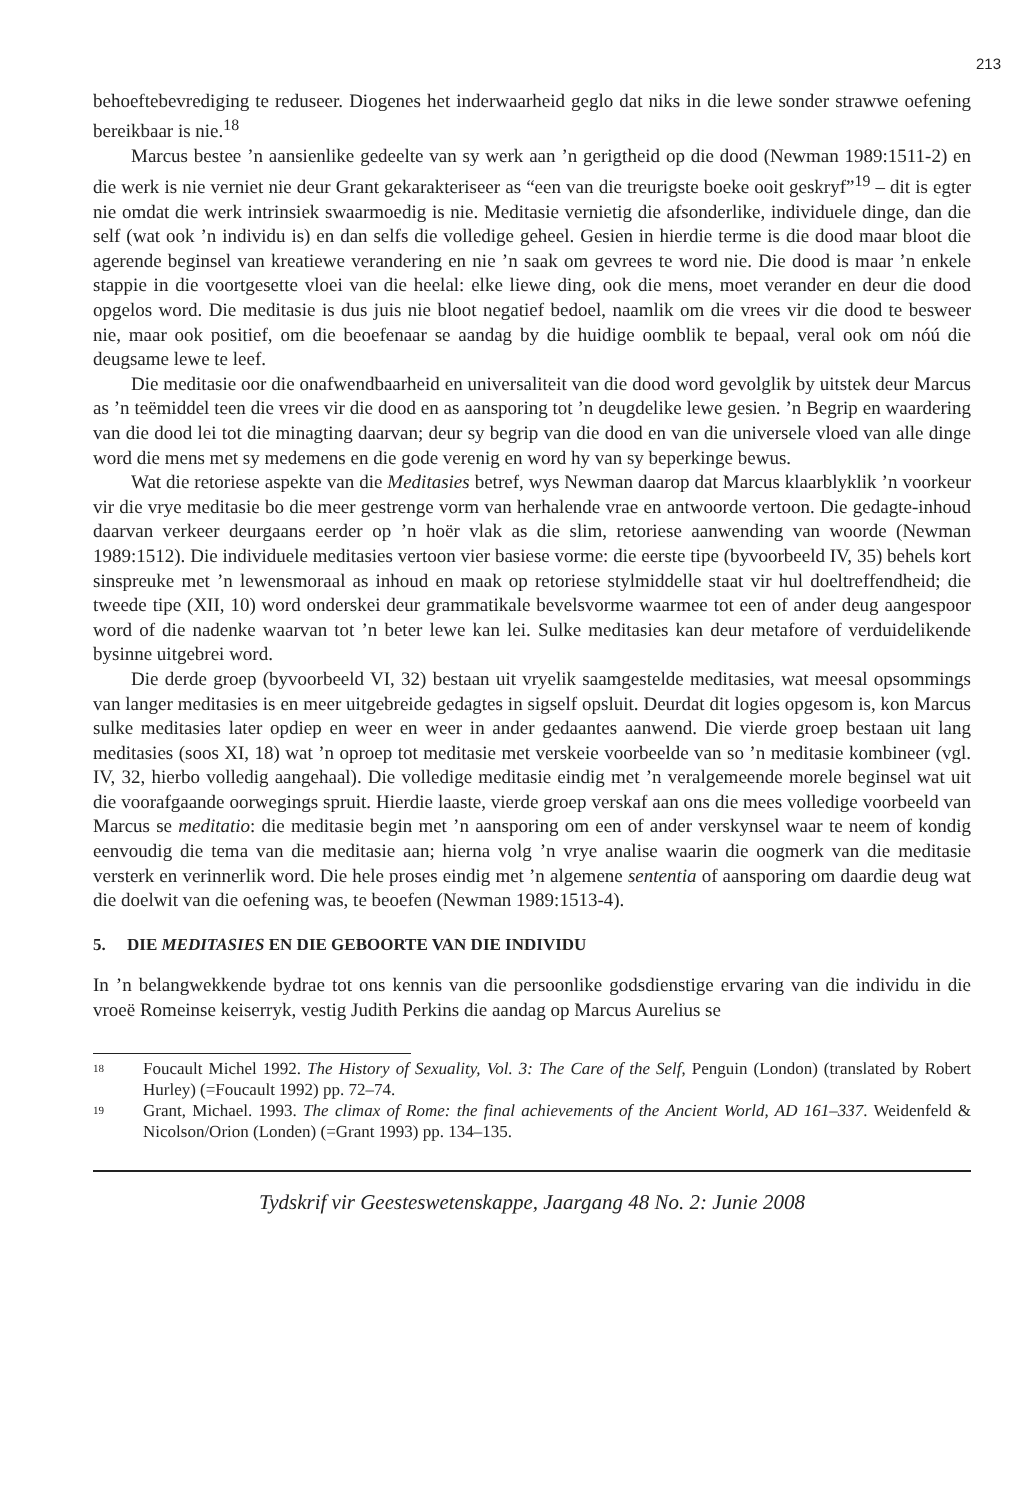213
behoeftebevrediging te reduseer. Diogenes het inderwaarheid geglo dat niks in die lewe sonder strawwe oefening bereikbaar is nie.<sup>18</sup>
Marcus bestee ’n aansienlike gedeelte van sy werk aan ’n gerigtheid op die dood (Newman 1989:1511-2) en die werk is nie verniet nie deur Grant gekarakteriseer as “een van die treurigste boeke ooit geskryf”<sup>19</sup> – dit is egter nie omdat die werk intrinsiek swaarmoedig is nie. Meditasie vernietig die afsonderlike, individuele dinge, dan die self (wat ook ’n individu is) en dan selfs die volledige geheel. Gesien in hierdie terme is die dood maar bloot die agerende beginsel van kreatiewe verandering en nie ’n saak om gevrees te word nie. Die dood is maar ’n enkele stappie in die voortgesette vloei van die heelal: elke liewe ding, ook die mens, moet verander en deur die dood opgelos word. Die meditasie is dus juis nie bloot negatief bedoel, naamlik om die vrees vir die dood te besweer nie, maar ook positief, om die beoefenaar se aandag by die huidige oomblik te bepaal, veral ook om nóú die deugsame lewe te leef.
Die meditasie oor die onafwendbaarheid en universaliteit van die dood word gevolglik by uitstek deur Marcus as ’n teëmiddel teen die vrees vir die dood en as aansporing tot ’n deugdelike lewe gesien. ’n Begrip en waardering van die dood lei tot die minagting daarvan; deur sy begrip van die dood en van die universele vloed van alle dinge word die mens met sy medemens en die gode verenig en word hy van sy beperkinge bewus.
Wat die retoriese aspekte van die Meditasies betref, wys Newman daarop dat Marcus klaarblyklik ’n voorkeur vir die vrye meditasie bo die meer gestrenge vorm van herhalende vrae en antwoorde vertoon. Die gedagte-inhoud daarvan verkeer deurgaans eerder op ’n hoër vlak as die slim, retoriese aanwending van woorde (Newman 1989:1512). Die individuele meditasies vertoon vier basiese vorme: die eerste tipe (byvoorbeeld IV, 35) behels kort sinspreuke met ’n lewensmoraal as inhoud en maak op retoriese stylmiddelle staat vir hul doeltreffendheid; die tweede tipe (XII, 10) word onderskei deur grammatikale bevelsvorme waarmee tot een of ander deug aangespoor word of die nadenke waarvan tot ’n beter lewe kan lei. Sulke meditasies kan deur metafore of verduidelikende bysinne uitgebrei word.
Die derde groep (byvoorbeeld VI, 32) bestaan uit vryelik saamgestelde meditasies, wat meesal opsommings van langer meditasies is en meer uitgebreide gedagtes in sigself opsluit. Deurdat dit logies opgesom is, kon Marcus sulke meditasies later opdiep en weer en weer in ander gedaantes aanwend. Die vierde groep bestaan uit lang meditasies (soos XI, 18) wat ’n oproep tot meditasie met verskeie voorbeelde van so ’n meditasie kombineer (vgl. IV, 32, hierbo volledig aangehaal). Die volledige meditasie eindig met ’n veralgemeende morele beginsel wat uit die voorafgaande oorwegings spruit. Hierdie laaste, vierde groep verskaf aan ons die mees volledige voorbeeld van Marcus se meditatio: die meditasie begin met ’n aansporing om een of ander verskynsel waar te neem of kondig eenvoudig die tema van die meditasie aan; hierna volg ’n vrye analise waarin die oogmerk van die meditasie versterk en verinnerlik word. Die hele proses eindig met ’n algemene sententia of aansporing om daardie deug wat die doelwit van die oefening was, te beoefen (Newman 1989:1513-4).
5. DIE MEDITASIES EN DIE GEBOORTE VAN DIE INDIVIDU
In ’n belangwekkende bydrae tot ons kennis van die persoonlike godsdienstige ervaring van die individu in die vroeë Romeinse keiserryk, vestig Judith Perkins die aandag op Marcus Aurelius se
18 Foucault Michel 1992. The History of Sexuality, Vol. 3: The Care of the Self, Penguin (London) (translated by Robert Hurley) (=Foucault 1992) pp. 72–74.
19 Grant, Michael. 1993. The climax of Rome: the final achievements of the Ancient World, AD 161–337. Weidenfeld & Nicolson/Orion (Londen) (=Grant 1993) pp. 134–135.
Tydskrif vir Geesteswetenskappe, Jaargang 48 No. 2: Junie 2008